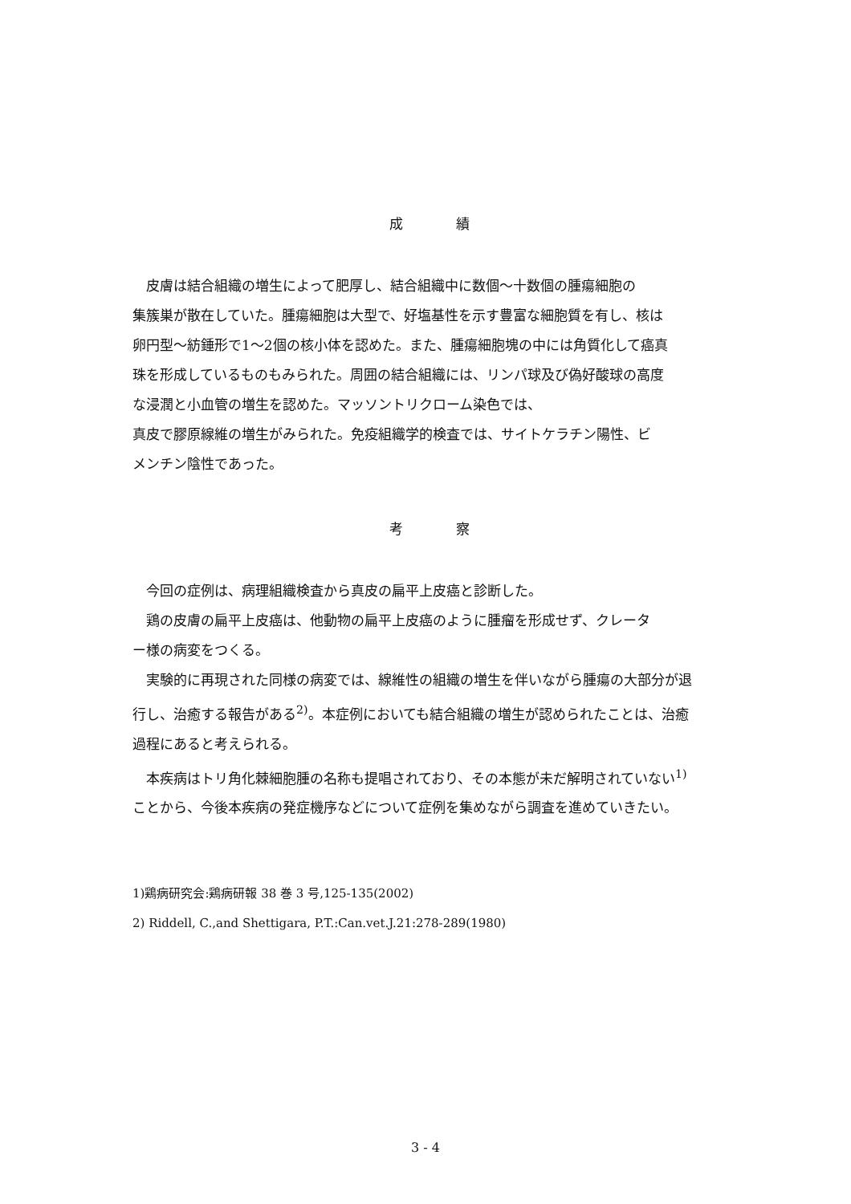成 績
　皮膚は結合組織の増生によって肥厚し、結合組織中に数個～十数個の腫瘍細胞の
集簇巣が散在していた。腫瘍細胞は大型で、好塩基性を示す豊富な細胞質を有し、核は
卵円型～紡錘形で1～2個の核小体を認めた。また、腫瘍細胞塊の中には角質化して癌真
珠を形成しているものもみられた。周囲の結合組織には、リンパ球及び偽好酸球の高度
な浸潤と小血管の増生を認めた。マッソントリクローム染色では、
真皮で膠原線維の増生がみられた。免疫組織学的検査では、サイトケラチン陽性、ビ
メンチン陰性であった。
考 察
　今回の症例は、病理組織検査から真皮の扁平上皮癌と診断した。
　鶏の皮膚の扁平上皮癌は、他動物の扁平上皮癌のように腫瘤を形成せず、クレータ
ー様の病変をつくる。
　実験的に再現された同様の病変では、線維性の組織の増生を伴いながら腫瘍の大部分が退
行し、治癒する報告がある<sup>2)</sup>。本症例においても結合組織の増生が認められたことは、治癒
過程にあると考えられる。
　本疾病はトリ角化棘細胞腫の名称も提唱されており、その本態が未だ解明されていない<sup>1)</sup>
ことから、今後本疾病の発症機序などについて症例を集めながら調査を進めていきたい。
1)鶏病研究会:鶏病研報 38 巻 3 号,125-135(2002)
2) Riddell, C.,and Shettigara, P.T.:Can.vet.J.21:278-289(1980)
3 - 4